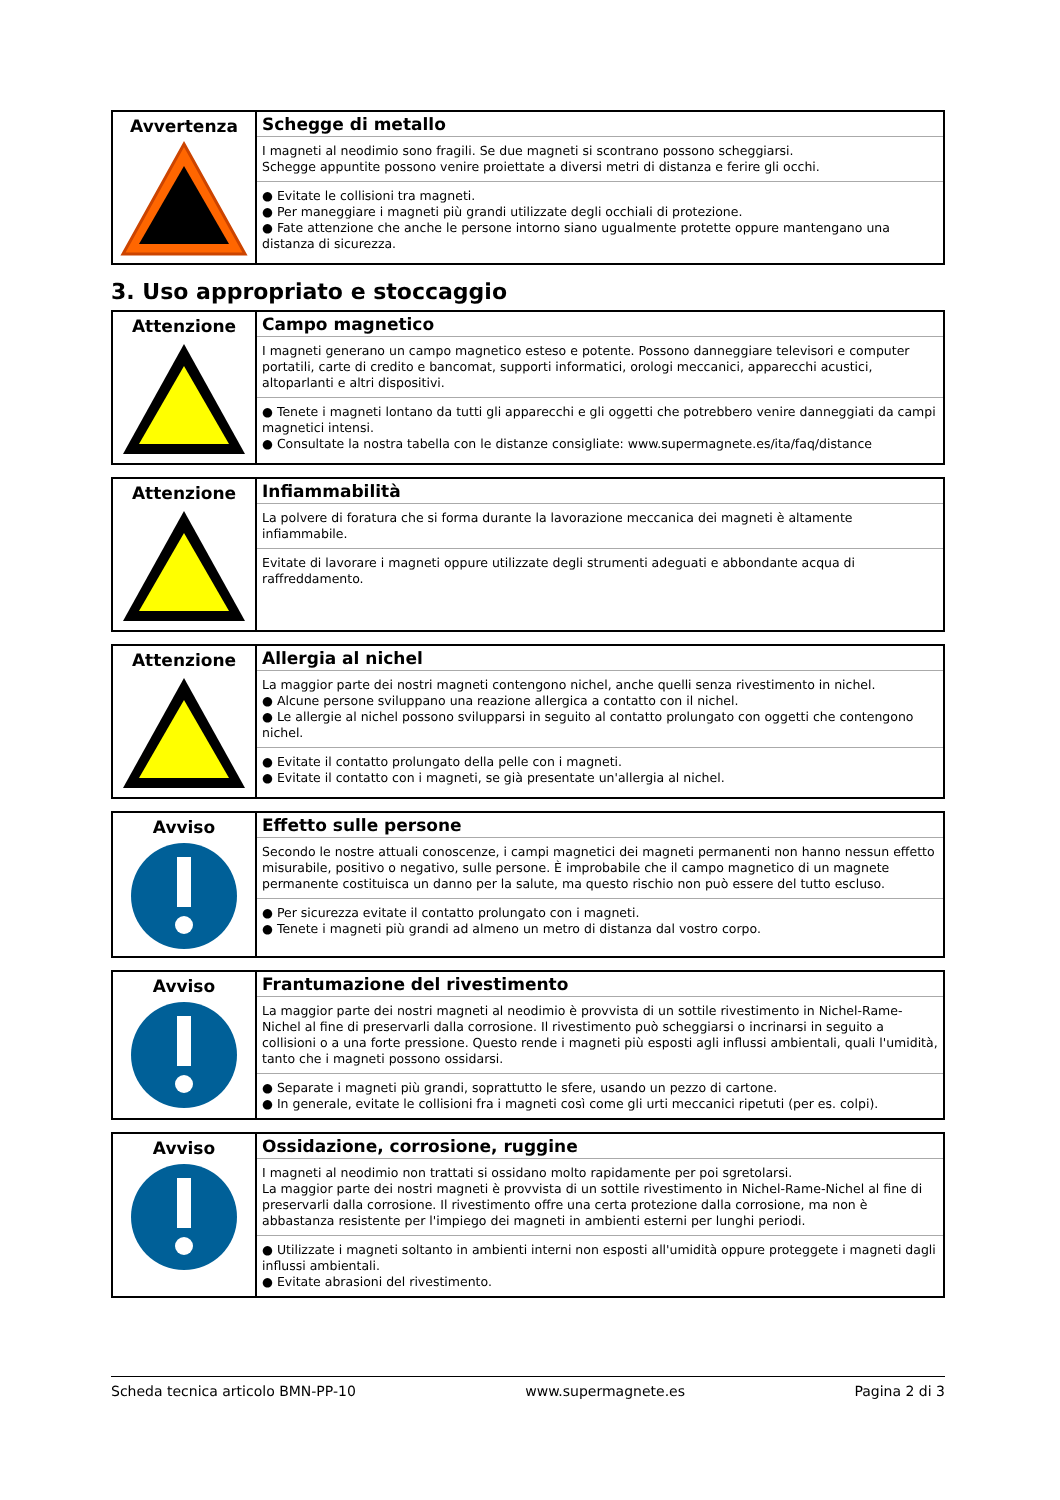| Avvertenza | Schegge di metallo I magneti al neodimio sono fragili. Se due magneti si scontrano possono scheggiarsi. Schegge appuntite possono venire proiettate a diversi metri di distanza e ferire gli occhi. ● Evitate le collisioni tra magneti. ● Per maneggiare i magneti più grandi utilizzate degli occhiali di protezione. ● Fate attenzione che anche le persone intorno siano ugualmente protette oppure mantengano una distanza di sicurezza. |
3. Uso appropriato e stoccaggio
| Attenzione | Campo magnetico I magneti generano un campo magnetico esteso e potente. Possono danneggiare televisori e computer portatili, carte di credito e bancomat, supporti informatici, orologi meccanici, apparecchi acustici, altoparlanti e altri dispositivi. ● Tenete i magneti lontano da tutti gli apparecchi e gli oggetti che potrebbero venire danneggiati da campi magnetici intensi. ● Consultate la nostra tabella con le distanze consigliate: www.supermagnete.es/ita/faq/distance |
| Attenzione | Infiammabilità La polvere di foratura che si forma durante la lavorazione meccanica dei magneti è altamente infiammabile. Evitate di lavorare i magneti oppure utilizzate degli strumenti adeguati e abbondante acqua di raffreddamento. |
| Attenzione | Allergia al nichel La maggior parte dei nostri magneti contengono nichel, anche quelli senza rivestimento in nichel. ● Alcune persone sviluppano una reazione allergica a contatto con il nichel. ● Le allergie al nichel possono svilupparsi in seguito al contatto prolungato con oggetti che contengono nichel. ● Evitate il contatto prolungato della pelle con i magneti. ● Evitate il contatto con i magneti, se già presentate un'allergia al nichel. |
| Avviso | Effetto sulle persone Secondo le nostre attuali conoscenze, i campi magnetici dei magneti permanenti non hanno nessun effetto misurabile, positivo o negativo, sulle persone. È improbabile che il campo magnetico di un magnete permanente costituisca un danno per la salute, ma questo rischio non può essere del tutto escluso. ● Per sicurezza evitate il contatto prolungato con i magneti. ● Tenete i magneti più grandi ad almeno un metro di distanza dal vostro corpo. |
| Avviso | Frantumazione del rivestimento La maggior parte dei nostri magneti al neodimio è provvista di un sottile rivestimento in Nichel-Rame-Nichel al fine di preservarli dalla corrosione. Il rivestimento può scheggiarsi o incrinarsi in seguito a collisioni o a una forte pressione. Questo rende i magneti più esposti agli influssi ambientali, quali l'umidità, tanto che i magneti possono ossidarsi. ● Separate i magneti più grandi, soprattutto le sfere, usando un pezzo di cartone. ● In generale, evitate le collisioni fra i magneti così come gli urti meccanici ripetuti (per es. colpi). |
| Avviso | Ossidazione, corrosione, ruggine I magneti al neodimio non trattati si ossidano molto rapidamente per poi sgretolarsi. La maggior parte dei nostri magneti è provvista di un sottile rivestimento in Nichel-Rame-Nichel al fine di preservarli dalla corrosione. Il rivestimento offre una certa protezione dalla corrosione, ma non è abbastanza resistente per l'impiego dei magneti in ambienti esterni per lunghi periodi. ● Utilizzate i magneti soltanto in ambienti interni non esposti all'umidità oppure proteggete i magneti dagli influssi ambientali. ● Evitate abrasioni del rivestimento. |
Scheda tecnica articolo BMN-PP-10 www.supermagnete.es Pagina 2 di 3